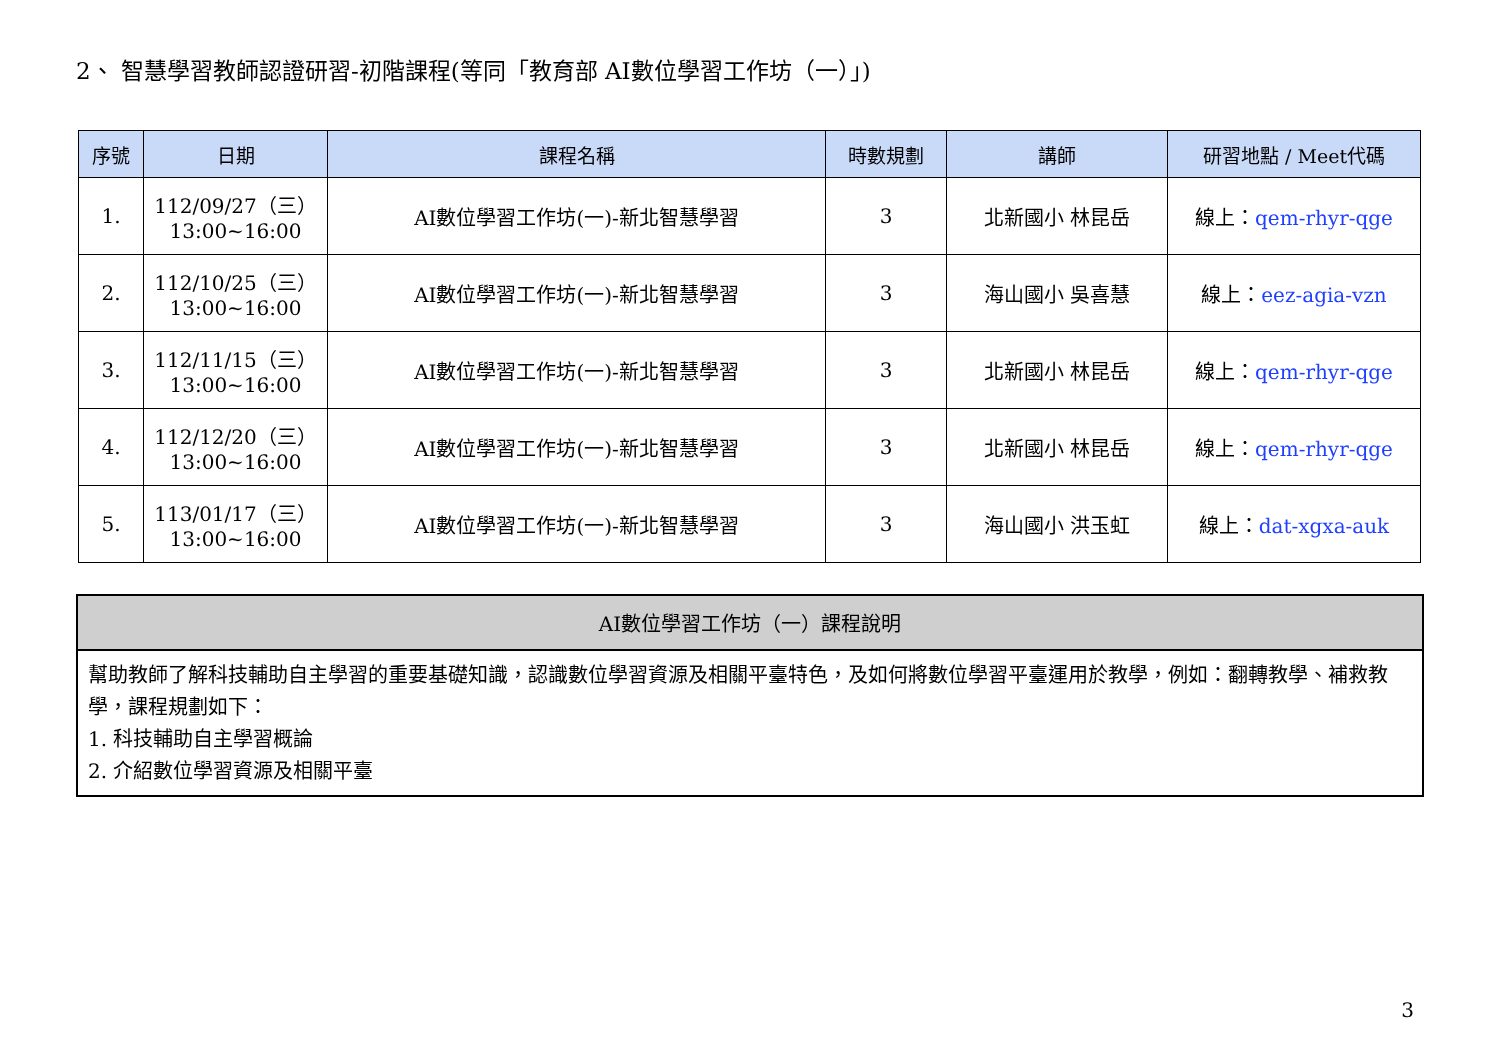2、 智慧學習教師認證研習-初階課程(等同「教育部 AI數位學習工作坊（一）」)
| 序號 | 日期 | 課程名稱 | 時數規劃 | 講師 | 研習地點 / Meet代碼 |
| --- | --- | --- | --- | --- | --- |
| 1. | 112/09/27（三） 13:00~16:00 | AI數位學習工作坊(一)-新北智慧學習 | 3 | 北新國小 林昆岳 | 線上： qem-rhyr-qge |
| 2. | 112/10/25（三） 13:00~16:00 | AI數位學習工作坊(一)-新北智慧學習 | 3 | 海山國小 吳喜慧 | 線上： eez-agia-vzn |
| 3. | 112/11/15（三） 13:00~16:00 | AI數位學習工作坊(一)-新北智慧學習 | 3 | 北新國小 林昆岳 | 線上： qem-rhyr-qge |
| 4. | 112/12/20（三） 13:00~16:00 | AI數位學習工作坊(一)-新北智慧學習 | 3 | 北新國小 林昆岳 | 線上： qem-rhyr-qge |
| 5. | 113/01/17（三） 13:00~16:00 | AI數位學習工作坊(一)-新北智慧學習 | 3 | 海山國小 洪玉虹 | 線上： dat-xgxa-auk |
AI數位學習工作坊（一）課程說明
幫助教師了解科技輔助自主學習的重要基礎知識，認識數位學習資源及相關平臺特色，及如何將數位學習平臺運用於教學，例如：翻轉教學、補救教學，課程規劃如下：
1. 科技輔助自主學習概論
2. 介紹數位學習資源及相關平臺
3